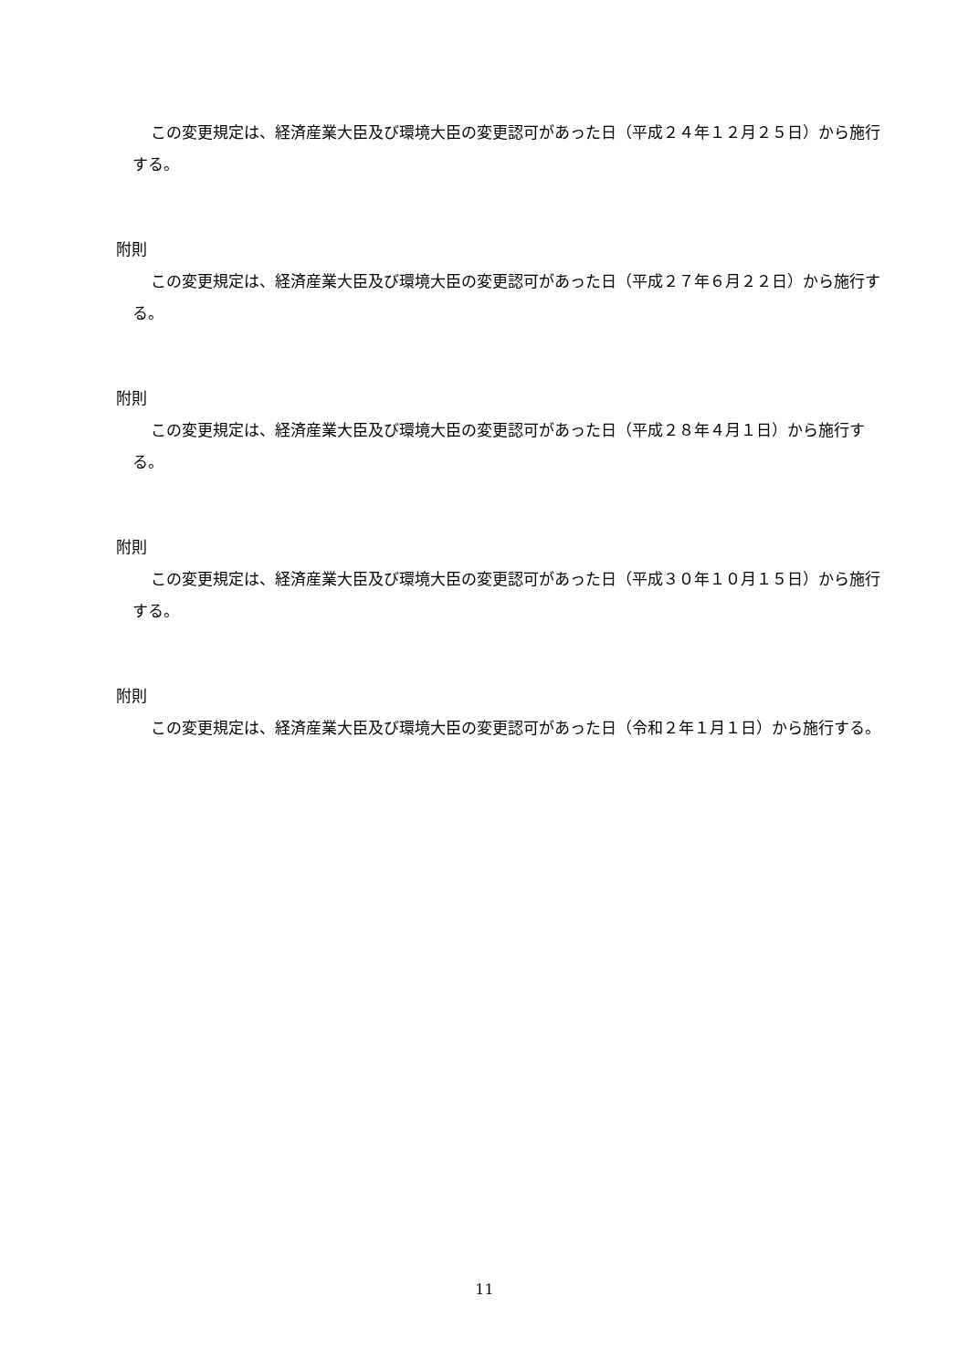この変更規定は、経済産業大臣及び環境大臣の変更認可があった日（平成２４年１２月２５日）から施行する。
附則
この変更規定は、経済産業大臣及び環境大臣の変更認可があった日（平成２７年６月２２日）から施行する。
附則
この変更規定は、経済産業大臣及び環境大臣の変更認可があった日（平成２８年４月１日）から施行する。
附則
この変更規定は、経済産業大臣及び環境大臣の変更認可があった日（平成３０年１０月１５日）から施行する。
附則
この変更規定は、経済産業大臣及び環境大臣の変更認可があった日（令和２年１月１日）から施行する。
11